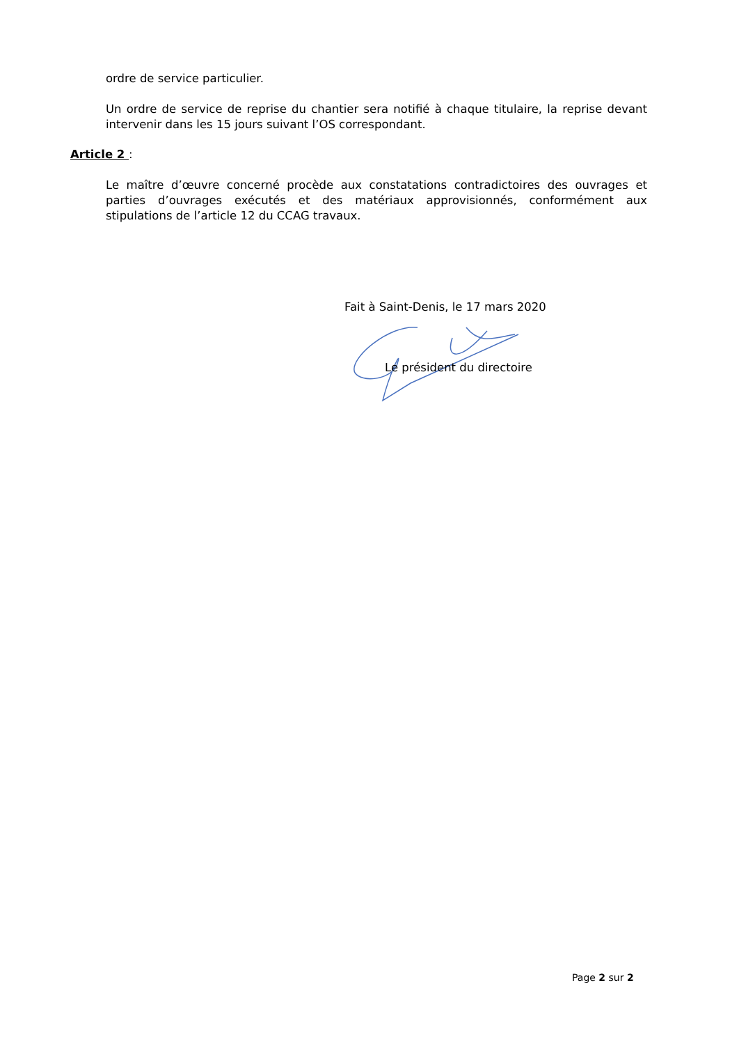ordre de service particulier.
Un ordre de service de reprise du chantier sera notifié à chaque titulaire, la reprise devant intervenir dans les 15 jours suivant l’OS correspondant.
Article 2 :
Le maître d’œuvre concerné procède aux constatations contradictoires des ouvrages et parties d’ouvrages exécutés et des matériaux approvisionnés, conformément aux stipulations de l’article 12 du CCAG travaux.
Fait à Saint-Denis, le 17 mars 2020
Le président du directoire
Page 2 sur 2